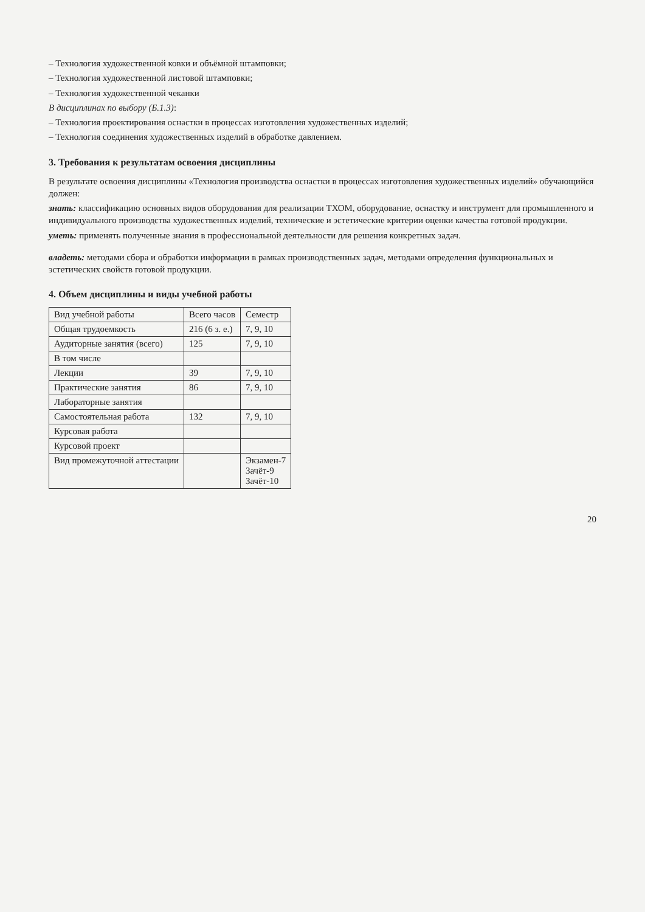– Технология художественной ковки и объёмной штамповки;
– Технология художественной листовой штамповки;
– Технология художественной чеканки
В дисциплинах по выбору (Б.1.3):
– Технология проектирования оснастки в процессах изготовления художественных изделий;
– Технология соединения художественных изделий в обработке давлением.
3. Требования к результатам освоения дисциплины
В результате освоения дисциплины «Технология производства оснастки в процессах изготовления художественных изделий» обучающийся должен:
знать: классификацию основных видов оборудования для реализации ТХОМ, оборудование, оснастку и инструмент для промышленного и индивидуального производства художественных изделий, технические и эстетические критерии оценки качества готовой продукции.
уметь: применять полученные знания в профессиональной деятельности для решения конкретных задач.
владеть: методами сбора и обработки информации в рамках производственных задач, методами определения функциональных и эстетических свойств готовой продукции.
4. Объем дисциплины и виды учебной работы
| Вид учебной работы | Всего часов | Семестр |
| --- | --- | --- |
| Общая трудоемкость | 216 (6 з. е.) | 7, 9, 10 |
| Аудиторные занятия (всего) | 125 | 7, 9, 10 |
| В том числе | | |
| Лекции | 39 | 7, 9, 10 |
| Практические занятия | 86 | 7, 9, 10 |
| Лабораторные занятия | | |
| Самостоятельная работа | 132 | 7, 9, 10 |
| Курсовая работа | | |
| Курсовой проект | | |
| Вид промежуточной аттестации | | Экзамен-7 Зачёт-9 Зачёт-10 |
20